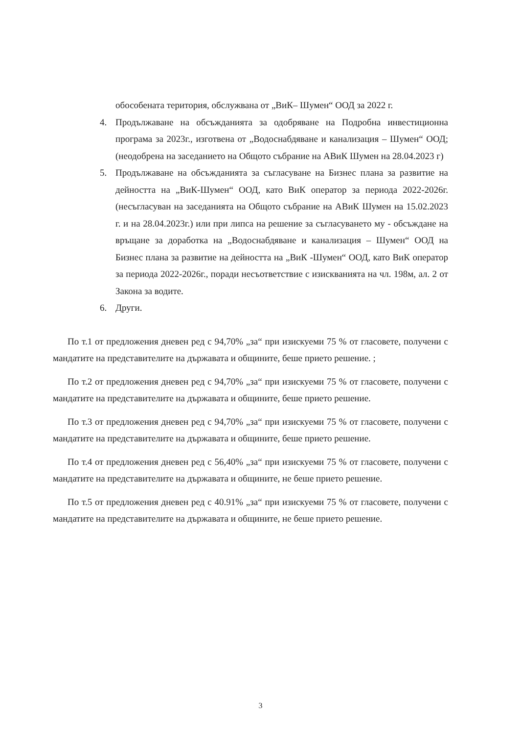обособената територия, обслужвана от „ВиК– Шумен“ ООД за 2022 г.
4. Продължаване на обсъжданията за одобряване на Подробна инвестиционна програма за 2023г., изготвена от „Водоснабдяване и канализация – Шумен“ ООД; (неодобрена на заседанието на Общото събрание на АВиК Шумен на 28.04.2023 г)
5. Продължаване на обсъжданията за съгласуване на Бизнес плана за развитие на дейността на „ВиК-Шумен“ ООД, като ВиК оператор за периода 2022-2026г. (несъгласуван на заседанията на Общото събрание на АВиК Шумен на 15.02.2023 г. и на 28.04.2023г.) или при липса на решение за съгласуването му - обсъждане на връщане за доработка на „Водоснабдяване и канализация – Шумен“ ООД на Бизнес плана за развитие на дейността на „ВиК -Шумен“ ООД, като ВиК оператор за периода 2022-2026г., поради несъответствие с изискванията на чл. 198м, ал. 2 от Закона за водите.
6. Други.
По т.1 от предложения дневен ред с 94,70% „за“ при изискуеми 75 % от гласовете, получени с мандатите на представителите на държавата и общините, беше прието решение. ;
По т.2 от предложения дневен ред с 94,70% „за“ при изискуеми 75 % от гласовете, получени с мандатите на представителите на държавата и общините, беше прието решение.
По т.3 от предложения дневен ред с 94,70% „за“ при изискуеми 75 % от гласовете, получени с мандатите на представителите на държавата и общините, беше прието решение.
По т.4 от предложения дневен ред с 56,40% „за“ при изискуеми 75 % от гласовете, получени с мандатите на представителите на държавата и общините, не беше прието решение.
По т.5 от предложения дневен ред с 40.91% „за“ при изискуеми 75 % от гласовете, получени с мандатите на представителите на държавата и общините, не беше прието решение.
3